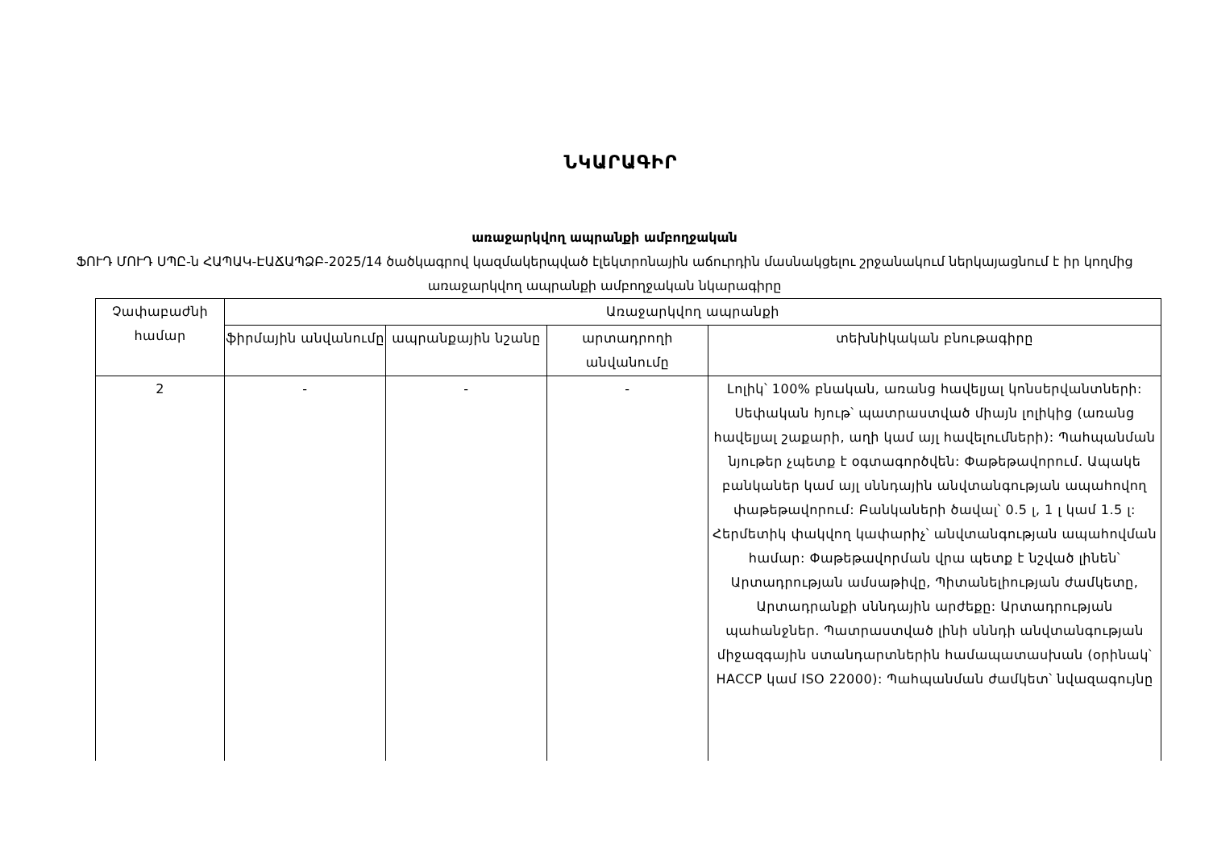ՆԿԱՐԱԳԻՐ
առաջարկվող ապրանքի ամբողջական
ՖՈՒԴ ՄՈՒԴ ՍՊԸ-ն ՀԱՊԱԿ-ԷԱՃԱՊՁԲ-2025/14 ծածկագրով կազմակերպված էլեկտրոնային աճուրդին մասնակցելու շրջանակում ներկայացնում է իր կողմից առաջարկվող ապրանքի ամբողջական նկարագիրը
| Չափաբաժնի համար | Առաջարկվող ապրանքի | | | |
| --- | --- | --- | --- | --- |
| | ֆիրմային անվանումը | ապրանքային նշանը | արտադրողի անվանումը | տեխնիկական բնութագիրը |
| 2 | - | - | - | Լոլիկ՝ 100% բնական, առանց հավելյալ կոնսերվանտների: Սեփական հյութ՝ պատրաստված միայն լոլիկից (առանց հավելյալ շաքարի, աղի կամ այլ հավելումների): Պահպանման նյութեր չպետք է օգտագործվեն: Փաթեթավորում. Ապակե բանկաներ կամ այլ սննդային անվտանգության ապահովող փաթեթավորում: Բանկաների ծավալ՝ 0.5 լ, 1 լ կամ 1.5 լ: Հերմետիկ փակվող կափարիչ՝ անվտանգության ապահովման համար: Փաթեթավորման վրա պետք է նշված լինեն՝ Արտադրության ամսաթիվը, Պիտանելիության ժամկետը, Արտադրանքի սննդային արժեքը: Արտադրության պահանջներ. Պատրաստված լինի սննդի անվտանգության միջազգային ստանդարտներին համապատասխան (օրինակ՝ HACCP կամ ISO 22000): Պահպանման ժամկետ՝ նվազագույնը |